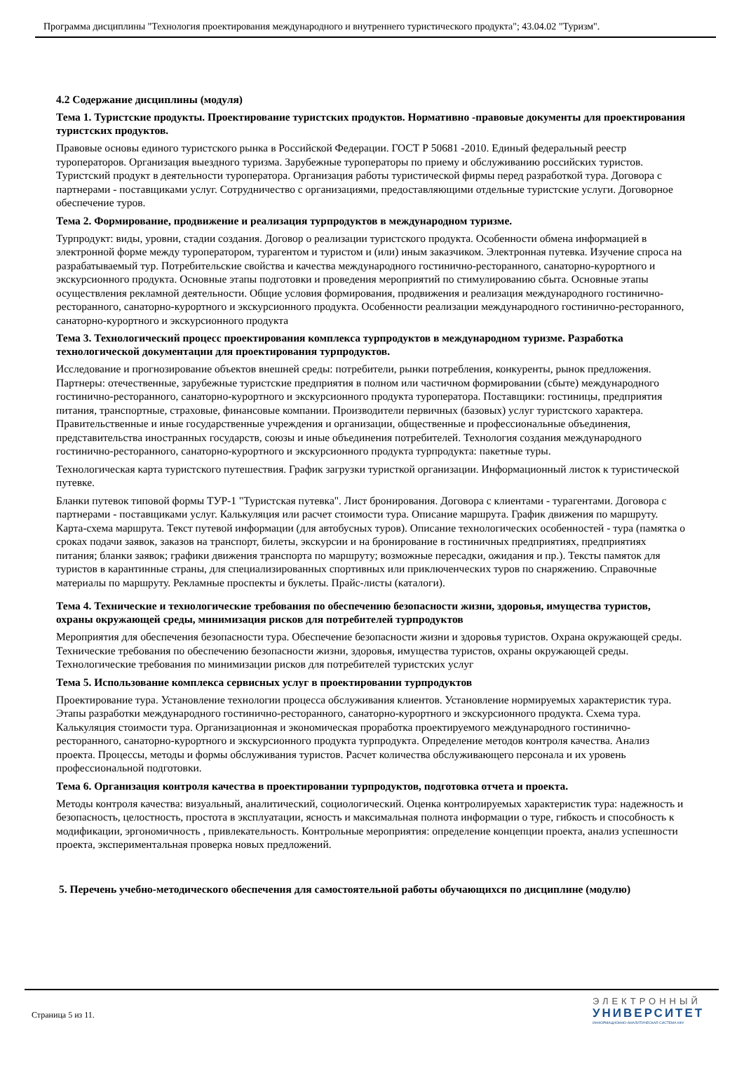Программа дисциплины "Технология проектирования международного и внутреннего туристического продукта"; 43.04.02 "Туризм".
4.2 Содержание дисциплины (модуля)
Тема 1. Туристские продукты. Проектирование туристских продуктов. Нормативно -правовые документы для проектирования туристских продуктов.
Правовые основы единого туристского рынка в Российской Федерации. ГОСТ Р 50681 -2010. Единый федеральный реестр туроператоров. Организация выездного туризма. Зарубежные туроператоры по приему и обслуживанию российских туристов. Туристский продукт в деятельности туроператора. Организация работы туристической фирмы перед разработкой тура. Договора с партнерами - поставщиками услуг. Сотрудничество с организациями, предоставляющими отдельные туристские услуги. Договорное обеспечение туров.
Тема 2. Формирование, продвижение и реализация турпродуктов в международном туризме.
Турпродукт: виды, уровни, стадии создания. Договор о реализации туристского продукта. Особенности обмена информацией в электронной форме между туроператором, турагентом и туристом и (или) иным заказчиком. Электронная путевка. Изучение спроса на разрабатываемый тур. Потребительские свойства и качества международного гостинично-ресторанного, санаторно-курортного и экскурсионного продукта. Основные этапы подготовки и проведения мероприятий по стимулированию сбыта. Основные этапы осуществления рекламной деятельности. Общие условия формирования, продвижения и реализация международного гостинично-ресторанного, санаторно-курортного и экскурсионного продукта. Особенности реализации международного гостинично-ресторанного, санаторно-курортного и экскурсионного продукта
Тема 3. Технологический процесс проектирования комплекса турпродуктов в международном туризме. Разработка технологической документации для проектирования турпродуктов.
Исследование и прогнозирование объектов внешней среды: потребители, рынки потребления, конкуренты, рынок предложения. Партнеры: отечественные, зарубежные туристские предприятия в полном или частичном формировании (сбыте) международного гостинично-ресторанного, санаторно-курортного и экскурсионного продукта туроператора. Поставщики: гостиницы, предприятия питания, транспортные, страховые, финансовые компании. Производители первичных (базовых) услуг туристского характера. Правительственные и иные государственные учреждения и организации, общественные и профессиональные объединения, представительства иностранных государств, союзы и иные объединения потребителей. Технология создания международного гостинично-ресторанного, санаторно-курортного и экскурсионного продукта турпродукта: пакетные туры.
Технологическая карта туристского путешествия. График загрузки туристкой организации. Информационный листок к туристической путевке.
Бланки путевок типовой формы ТУР-1 "Туристская путевка". Лист бронирования. Договора с клиентами - турагентами. Договора с партнерами - поставщиками услуг. Калькуляция или расчет стоимости тура. Описание маршрута. График движения по маршруту. Карта-схема маршрута. Текст путевой информации (для автобусных туров). Описание технологических особенностей - тура (памятка о сроках подачи заявок, заказов на транспорт, билеты, экскурсии и на бронирование в гостиничных предприятиях, предприятиях питания; бланки заявок; графики движения транспорта по маршруту; возможные пересадки, ожидания и пр.). Тексты памяток для туристов в карантинные страны, для специализированных спортивных или приключенческих туров по снаряжению. Справочные материалы по маршруту. Рекламные проспекты и буклеты. Прайс-листы (каталоги).
Тема 4. Технические и технологические требования по обеспечению безопасности жизни, здоровья, имущества туристов, охраны окружающей среды, минимизация рисков для потребителей турпродуктов
Мероприятия для обеспечения безопасности тура. Обеспечение безопасности жизни и здоровья туристов. Охрана окружающей среды. Технические требования по обеспечению безопасности жизни, здоровья, имущества туристов, охраны окружающей среды. Технологические требования по минимизации рисков для потребителей туристских услуг
Тема 5. Использование комплекса сервисных услуг в проектировании турпродуктов
Проектирование тура. Установление технологии процесса обслуживания клиентов. Установление нормируемых характеристик тура. Этапы разработки международного гостинично-ресторанного, санаторно-курортного и экскурсионного продукта. Схема тура. Калькуляция стоимости тура. Организационная и экономическая проработка проектируемого международного гостинично-ресторанного, санаторно-курортного и экскурсионного продукта турпродукта. Определение методов контроля качества. Анализ проекта. Процессы, методы и формы обслуживания туристов. Расчет количества обслуживающего персонала и их уровень профессиональной подготовки.
Тема 6. Организация контроля качества в проектировании турпродуктов, подготовка отчета и проекта.
Методы контроля качества: визуальный, аналитический, социологический. Оценка контролируемых характеристик тура: надежность и безопасность, целостность, простота в эксплуатации, ясность и максимальная полнота информации о туре, гибкость и способность к модификации, эргономичность , привлекательность. Контрольные мероприятия: определение концепции проекта, анализ успешности проекта, экспериментальная проверка новых предложений.
5. Перечень учебно-методического обеспечения для самостоятельной работы обучающихся по дисциплине (модулю)
Страница 5 из 11.
ЭЛЕКТРОННЫЙ
УНИВЕРСИТЕТ
ИНФОРМАЦИОННО-АНАЛИТИЧЕСКАЯ СИСТЕМА КФУ